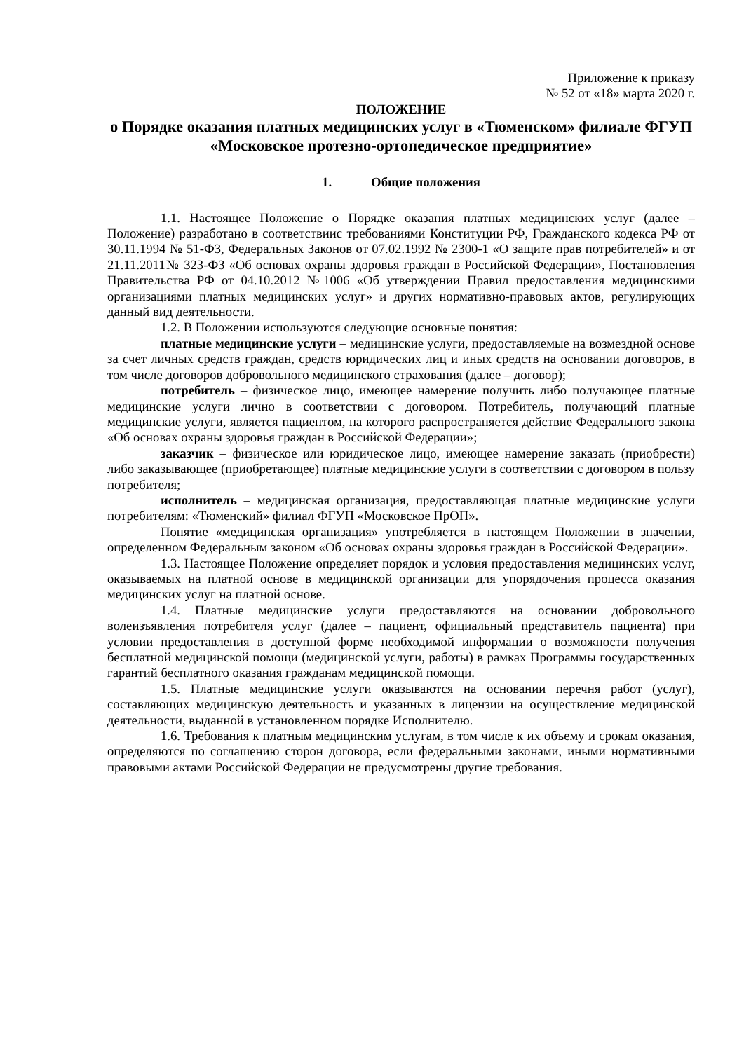Приложение к приказу
№ 52 от «18» марта 2020 г.
ПОЛОЖЕНИЕ
о Порядке оказания платных медицинских услуг в «Тюменском» филиале ФГУП «Московское протезно-ортопедическое предприятие»
1. Общие положения
1.1. Настоящее Положение о Порядке оказания платных медицинских услуг (далее – Положение) разработано в соответствиис требованиями Конституции РФ, Гражданского кодекса РФ от 30.11.1994 № 51-ФЗ, Федеральных Законов от 07.02.1992 № 2300-1 «О защите прав потребителей» и от 21.11.2011№ 323-ФЗ «Об основах охраны здоровья граждан в Российской Федерации», Постановления Правительства РФ от 04.10.2012 №1006 «Об утверждении Правил предоставления медицинскими организациями платных медицинских услуг» и других нормативно-правовых актов, регулирующих данный вид деятельности.
1.2. В Положении используются следующие основные понятия:
платные медицинские услуги – медицинские услуги, предоставляемые на возмездной основе за счет личных средств граждан, средств юридических лиц и иных средств на основании договоров, в том числе договоров добровольного медицинского страхования (далее – договор);
потребитель – физическое лицо, имеющее намерение получить либо получающее платные медицинские услуги лично в соответствии с договором. Потребитель, получающий платные медицинские услуги, является пациентом, на которого распространяется действие Федерального закона «Об основах охраны здоровья граждан в Российской Федерации»;
заказчик – физическое или юридическое лицо, имеющее намерение заказать (приобрести) либо заказывающее (приобретающее) платные медицинские услуги в соответствии с договором в пользу потребителя;
исполнитель – медицинская организация, предоставляющая платные медицинские услуги потребителям: «Тюменский» филиал ФГУП «Московское ПрОП».
Понятие «медицинская организация» употребляется в настоящем Положении в значении, определенном Федеральным законом «Об основах охраны здоровья граждан в Российской Федерации».
1.3. Настоящее Положение определяет порядок и условия предоставления медицинских услуг, оказываемых на платной основе в медицинской организации для упорядочения процесса оказания медицинских услуг на платной основе.
1.4. Платные медицинские услуги предоставляются на основании добровольного волеизъявления потребителя услуг (далее – пациент, официальный представитель пациента) при условии предоставления в доступной форме необходимой информации о возможности получения бесплатной медицинской помощи (медицинской услуги, работы) в рамках Программы государственных гарантий бесплатного оказания гражданам медицинской помощи.
1.5. Платные медицинские услуги оказываются на основании перечня работ (услуг), составляющих медицинскую деятельность и указанных в лицензии на осуществление медицинской деятельности, выданной в установленном порядке Исполнителю.
1.6. Требования к платным медицинским услугам, в том числе к их объему и срокам оказания, определяются по соглашению сторон договора, если федеральными законами, иными нормативными правовыми актами Российской Федерации не предусмотрены другие требования.